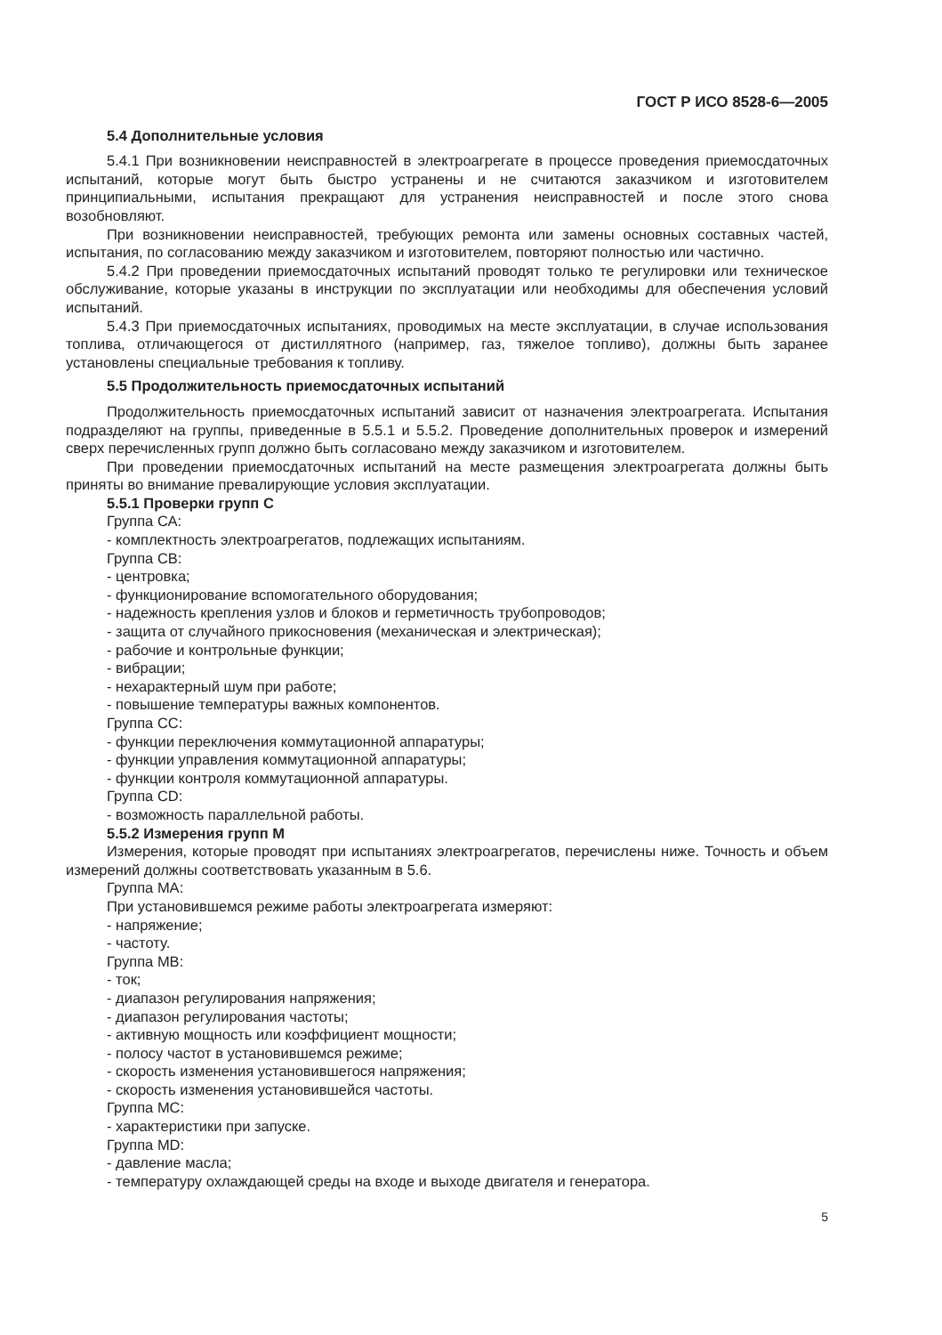ГОСТ Р ИСО 8528-6—2005
5.4 Дополнительные условия
5.4.1 При возникновении неисправностей в электроагрегате в процессе проведения приемосдаточных испытаний, которые могут быть быстро устранены и не считаются заказчиком и изготовителем принципиальными, испытания прекращают для устранения неисправностей и после этого снова возобновляют.
При возникновении неисправностей, требующих ремонта или замены основных составных частей, испытания, по согласованию между заказчиком и изготовителем, повторяют полностью или частично.
5.4.2 При проведении приемосдаточных испытаний проводят только те регулировки или техническое обслуживание, которые указаны в инструкции по эксплуатации или необходимы для обеспечения условий испытаний.
5.4.3 При приемосдаточных испытаниях, проводимых на месте эксплуатации, в случае использования топлива, отличающегося от дистиллятного (например, газ, тяжелое топливо), должны быть заранее установлены специальные требования к топливу.
5.5 Продолжительность приемосдаточных испытаний
Продолжительность приемосдаточных испытаний зависит от назначения электроагрегата. Испытания подразделяют на группы, приведенные в 5.5.1 и 5.5.2. Проведение дополнительных проверок и измерений сверх перечисленных групп должно быть согласовано между заказчиком и изготовителем.
При проведении приемосдаточных испытаний на месте размещения электроагрегата должны быть приняты во внимание превалирующие условия эксплуатации.
5.5.1 Проверки групп С
Группа СА:
- комплектность электроагрегатов, подлежащих испытаниям.
Группа СВ:
- центровка;
- функционирование вспомогательного оборудования;
- надежность крепления узлов и блоков и герметичность трубопроводов;
- защита от случайного прикосновения (механическая и электрическая);
- рабочие и контрольные функции;
- вибрации;
- нехарактерный шум при работе;
- повышение температуры важных компонентов.
Группа СС:
- функции переключения коммутационной аппаратуры;
- функции управления коммутационной аппаратуры;
- функции контроля коммутационной аппаратуры.
Группа CD:
- возможность параллельной работы.
5.5.2 Измерения групп М
Измерения, которые проводят при испытаниях электроагрегатов, перечислены ниже. Точность и объем измерений должны соответствовать указанным в 5.6.
Группа МА:
При установившемся режиме работы электроагрегата измеряют:
- напряжение;
- частоту.
Группа MB:
- ток;
- диапазон регулирования напряжения;
- диапазон регулирования частоты;
- активную мощность или коэффициент мощности;
- полосу частот в установившемся режиме;
- скорость изменения установившегося напряжения;
- скорость изменения установившейся частоты.
Группа МС:
- характеристики при запуске.
Группа MD:
- давление масла;
- температуру охлаждающей среды на входе и выходе двигателя и генератора.
5